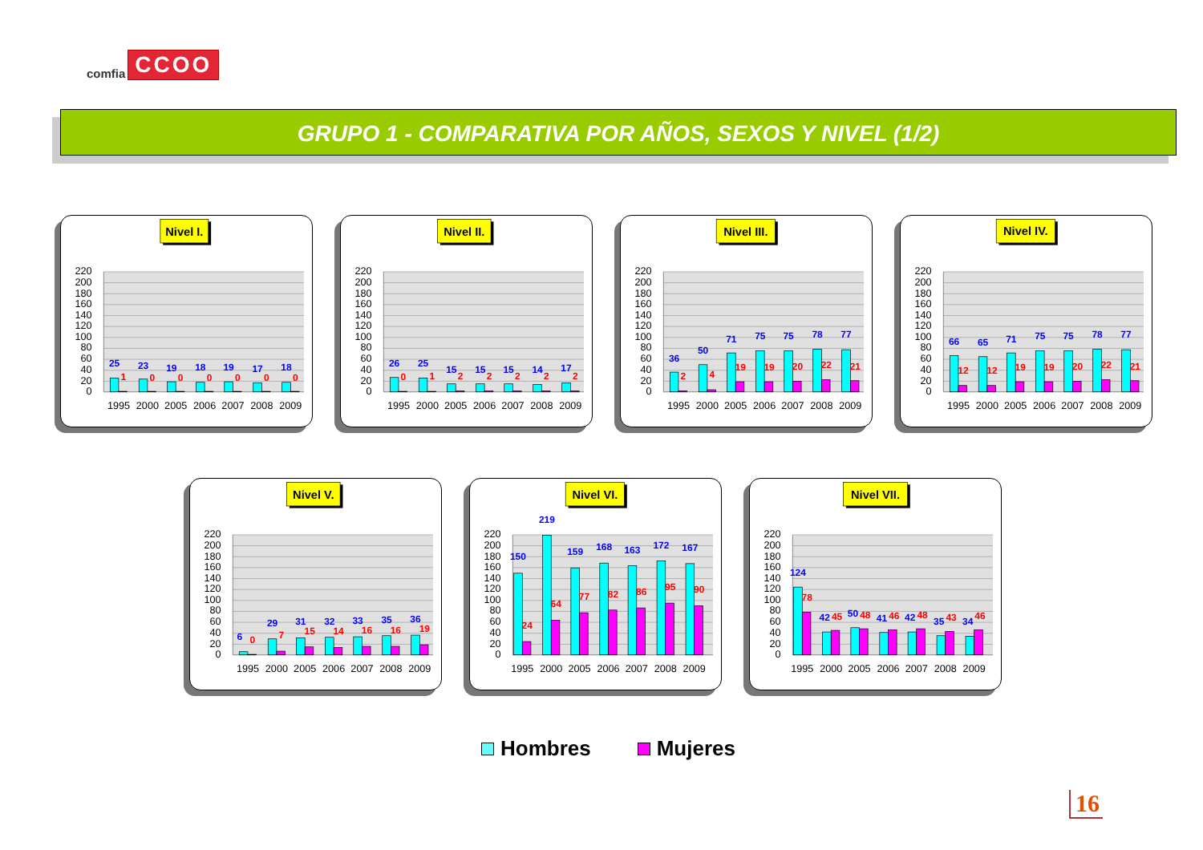comfia CCOO
GRUPO 1 - COMPARATIVA POR AÑOS, SEXOS Y NIVEL (1/2)
Nivel I.
220
200
180
160
140
120
100
80
60
40
20
0
25
23
19
18
19
17
18
1
0
0
0
0
0
0
1995
2000
2005
2006
2007
2008
2009
Nivel II.
220
200
180
160
140
120
100
80
60
40
20
0
26
25
15
15
15
14
17
0
1
2
2
2
2
2
1995
2000
2005
2006
2007
2008
2009
Nivel III.
220
200
180
160
140
120
100
80
60
40
20
0
36
50
71
75
75
78
77
2
4
19
19
20
22
21
1995
2000
2005
2006
2007
2008
2009
Nivel IV.
220
200
180
160
140
120
100
80
60
40
20
0
66
65
71
75
75
78
77
12
12
19
19
20
22
21
1995
2000
2005
2006
2007
2008
2009
Nivel V.
220
200
180
160
140
120
100
80
60
40
20
0
6
29
31
32
33
35
36
0
7
15
14
16
16
19
1995
2000
2005
2006
2007
2008
2009
Nivel VI.
220
200
180
160
140
120
100
80
60
40
20
0
150
219
159
168
163
172
167
24
64
77
82
86
95
90
1995
2000
2005
2006
2007
2008
2009
Nivel VII.
220
200
180
160
140
120
100
80
60
40
20
0
124
42
50
41
42
35
34
78
45
48
46
48
43
46
1995
2000
2005
2006
2007
2008
2009
Hombres Mujeres
16